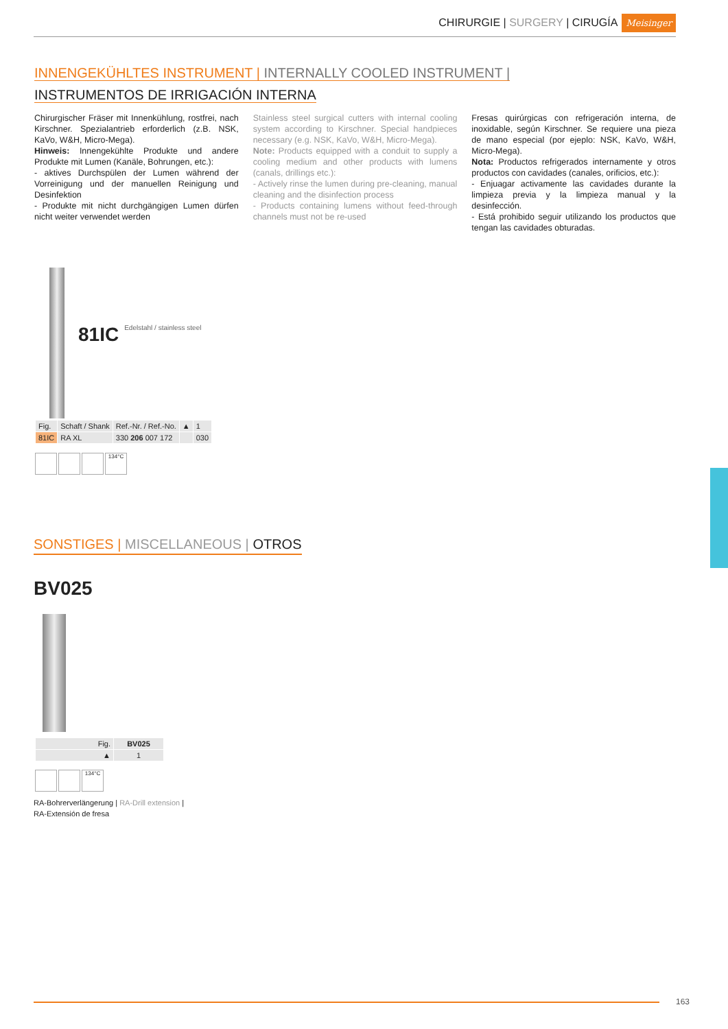CHIRURGIE | SURGERY | CIRUGÍA Meisinger
INNENGEKÜHLTES INSTRUMENT | INTERNALLY COOLED INSTRUMENT |
INSTRUMENTOS DE IRRIGACIÓN INTERNA
Chirurgischer Fräser mit Innenkühlung, rostfrei, nach Kirschner. Spezialantrieb erforderlich (z.B. NSK, KaVo, W&H, Micro-Mega).
Hinweis: Innengekühlte Produkte und andere Produkte mit Lumen (Kanäle, Bohrungen, etc.):
- aktives Durchspülen der Lumen während der Vorreinigung und der manuellen Reinigung und Desinfektion
- Produkte mit nicht durchgängigen Lumen dürfen nicht weiter verwendet werden
Stainless steel surgical cutters with internal cooling system according to Kirschner. Special handpieces necessary (e.g. NSK, KaVo, W&H, Micro-Mega).
Note: Products equipped with a conduit to supply a cooling medium and other products with lumens (canals, drillings etc.):
- Actively rinse the lumen during pre-cleaning, manual cleaning and the disinfection process
- Products containing lumens without feed-through channels must not be re-used
Fresas quirúrgicas con refrigeración interna, de inoxidable, según Kirschner. Se requiere una pieza de mano especial (por ejeplo: NSK, KaVo, W&H, Micro-Mega).
Nota: Productos refrigerados internamente y otros productos con cavidades (canales, orificios, etc.):
- Enjuagar activamente las cavidades durante la limpieza previa y la limpieza manual y la desinfección.
- Está prohibido seguir utilizando los productos que tengan las cavidades obturadas.
81IC Edelstahl / stainless steel
| Fig. | Schaft / Shank | Ref.-Nr. / Ref.-No. | ▲ | 1 |
| 81IC | RA XL | 330 206 007 172 | | 030 |
134°C
SONSTIGES | MISCELLANEOUS | OTROS
BV025
| Fig. | BV025 |
| ▲ | 1 |
134°C
RA-Bohrerverlängerung | RA-Drill extension |
RA-Extensión de fresa
163